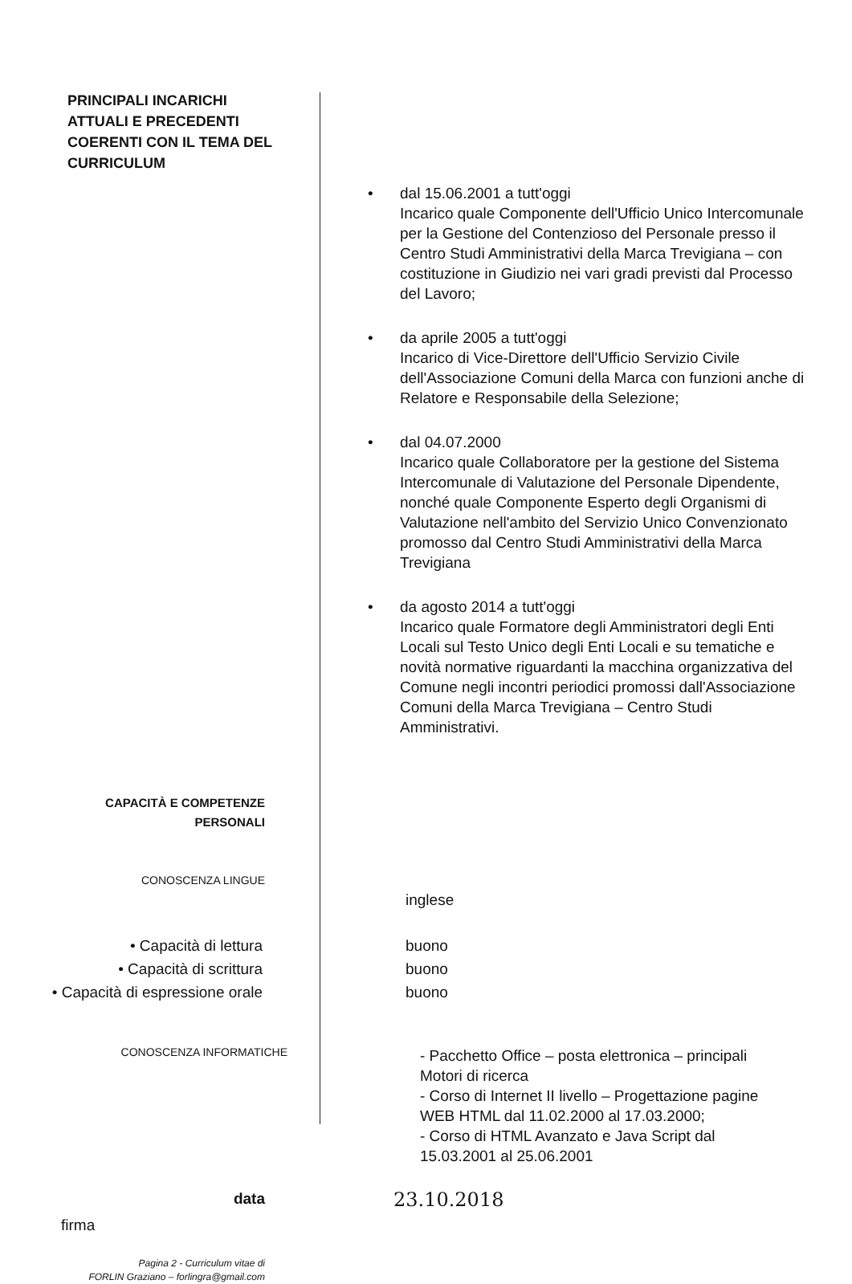PRINCIPALI INCARICHI
ATTUALI E PRECEDENTI
COERENTI CON IL TEMA DEL
CURRICULUM
• dal 15.06.2001 a tutt'oggi
Incarico quale Componente dell'Ufficio Unico Intercomunale per la Gestione del Contenzioso del Personale presso il Centro Studi Amministrativi della Marca Trevigiana – con costituzione in Giudizio nei vari gradi previsti dal Processo del Lavoro;
• da aprile 2005 a tutt'oggi
Incarico di Vice-Direttore dell'Ufficio Servizio Civile dell'Associazione Comuni della Marca con funzioni anche di Relatore e Responsabile della Selezione;
• dal 04.07.2000
Incarico quale Collaboratore per la gestione del Sistema Intercomunale di Valutazione del Personale Dipendente, nonché quale Componente Esperto degli Organismi di Valutazione nell'ambito del Servizio Unico Convenzionato promosso dal Centro Studi Amministrativi della Marca Trevigiana
• da agosto 2014 a tutt'oggi
Incarico quale Formatore degli Amministratori degli Enti Locali sul Testo Unico degli Enti Locali e su tematiche e novità normative riguardanti la macchina organizzativa del Comune negli incontri periodici promossi dall'Associazione Comuni della Marca Trevigiana – Centro Studi Amministrativi.
CAPACITÀ E COMPETENZE
PERSONALI
CONOSCENZA LINGUE
inglese
• Capacità di lettura
• Capacità di scrittura
• Capacità di espressione orale
buono
buono
buono
CONOSCENZA INFORMATICHE
- Pacchetto Office – posta elettronica – principali Motori di ricerca
- Corso di Internet II livello – Progettazione pagine WEB HTML dal 11.02.2000 al 17.03.2000;
- Corso di HTML Avanzato e Java Script dal 15.03.2001 al 25.06.2001
data
23.10.2018
firma
Pagina 2 - Curriculum vitae di
FORLIN Graziano – forlingra@gmail.com